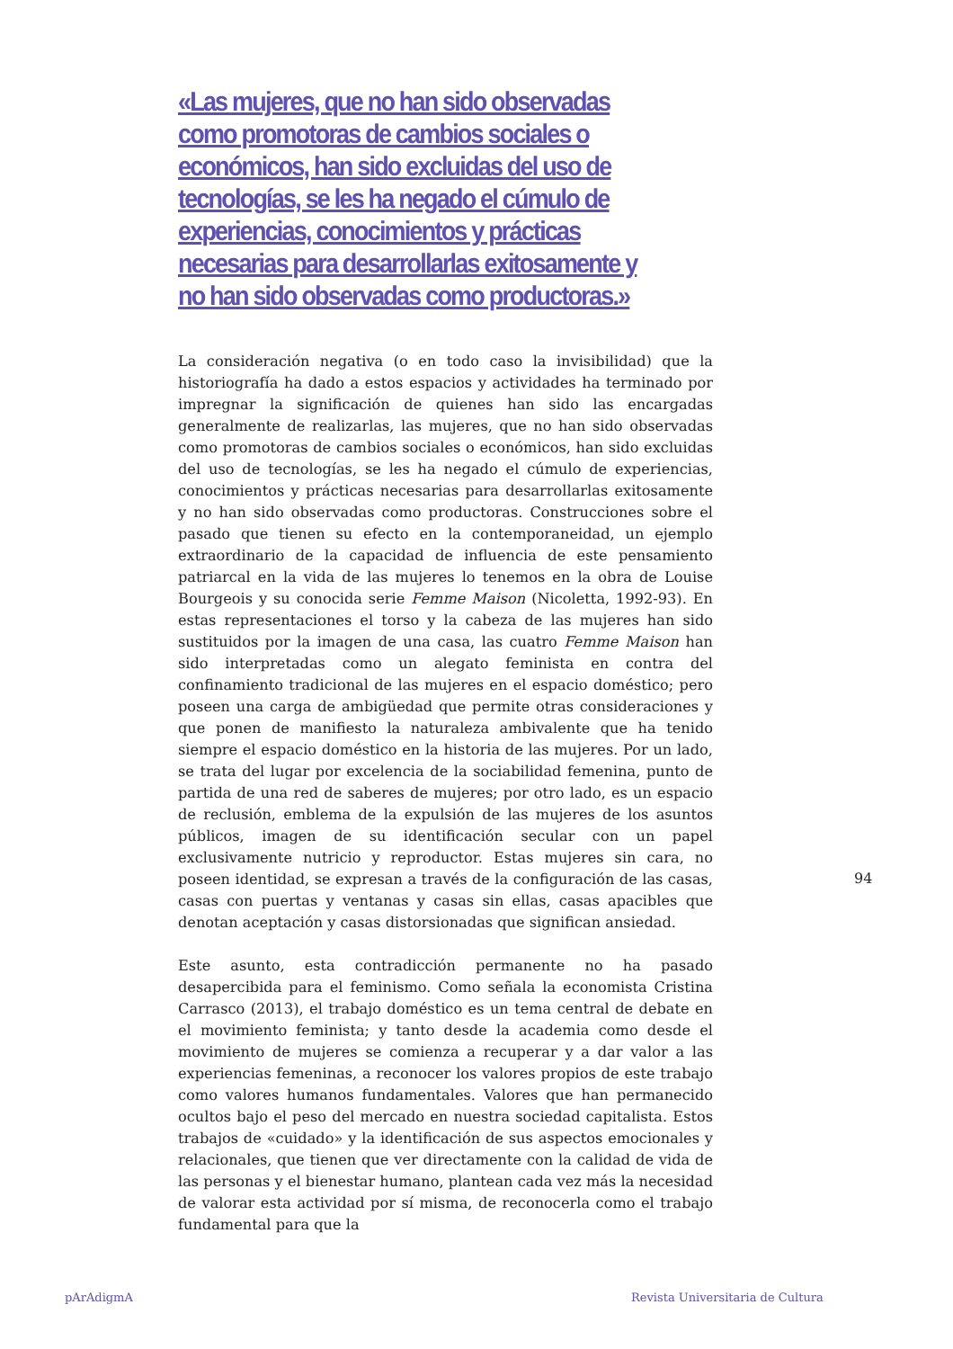«Las mujeres, que no han sido observadas como promotoras de cambios sociales o económicos, han sido excluidas del uso de tecnologías, se les ha negado el cúmulo de experiencias, conocimientos y prácticas necesarias para desarrollarlas exitosamente y no han sido observadas como productoras.»
La consideración negativa (o en todo caso la invisibilidad) que la historiografía ha dado a estos espacios y actividades ha terminado por impregnar la significación de quienes han sido las encargadas generalmente de realizarlas, las mujeres, que no han sido observadas como promotoras de cambios sociales o económicos, han sido excluidas del uso de tecnologías, se les ha negado el cúmulo de experiencias, conocimientos y prácticas necesarias para desarrollarlas exitosamente y no han sido observadas como productoras. Construcciones sobre el pasado que tienen su efecto en la contemporaneidad, un ejemplo extraordinario de la capacidad de influencia de este pensamiento patriarcal en la vida de las mujeres lo tenemos en la obra de Louise Bourgeois y su conocida serie Femme Maison (Nicoletta, 1992-93). En estas representaciones el torso y la cabeza de las mujeres han sido sustituidos por la imagen de una casa, las cuatro Femme Maison han sido interpretadas como un alegato feminista en contra del confinamiento tradicional de las mujeres en el espacio doméstico; pero poseen una carga de ambigüedad que permite otras consideraciones y que ponen de manifiesto la naturaleza ambivalente que ha tenido siempre el espacio doméstico en la historia de las mujeres. Por un lado, se trata del lugar por excelencia de la sociabilidad femenina, punto de partida de una red de saberes de mujeres; por otro lado, es un espacio de reclusión, emblema de la expulsión de las mujeres de los asuntos públicos, imagen de su identificación secular con un papel exclusivamente nutricio y reproductor. Estas mujeres sin cara, no poseen identidad, se expresan a través de la configuración de las casas, casas con puertas y ventanas y casas sin ellas, casas apacibles que denotan aceptación y casas distorsionadas que significan ansiedad.
Este asunto, esta contradicción permanente no ha pasado desapercibida para el feminismo. Como señala la economista Cristina Carrasco (2013), el trabajo doméstico es un tema central de debate en el movimiento feminista; y tanto desde la academia como desde el movimiento de mujeres se comienza a recuperar y a dar valor a las experiencias femeninas, a reconocer los valores propios de este trabajo como valores humanos fundamentales. Valores que han permanecido ocultos bajo el peso del mercado en nuestra sociedad capitalista. Estos trabajos de «cuidado» y la identificación de sus aspectos emocionales y relacionales, que tienen que ver directamente con la calidad de vida de las personas y el bienestar humano, plantean cada vez más la necesidad de valorar esta actividad por sí misma, de reconocerla como el trabajo fundamental para que la
94
pArAdigmA
Revista Universitaria de Cultura